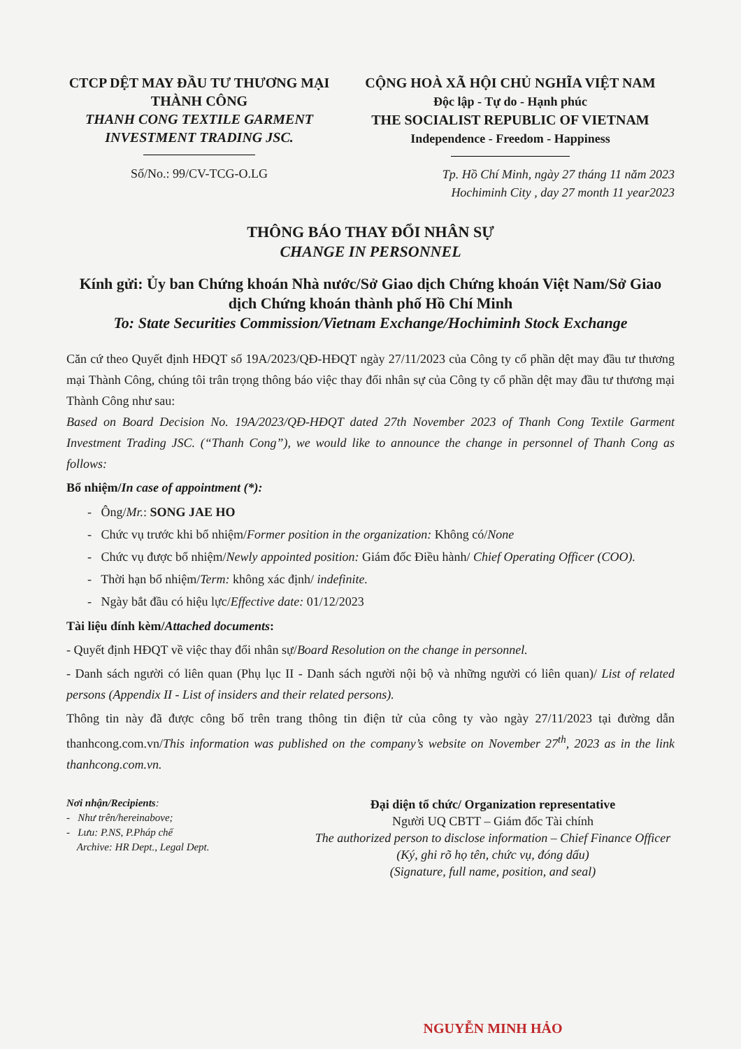CTCP DỆT MAY ĐẦU TƯ THƯƠNG MẠI THÀNH CÔNG
THANH CONG TEXTILE GARMENT INVESTMENT TRADING JSC.
Số/No.: 99/CV-TCG-O.LG
CỘNG HOÀ XÃ HỘI CHỦ NGHĨA VIỆT NAM
Độc lập - Tự do - Hạnh phúc
THE SOCIALIST REPUBLIC OF VIETNAM
Independence - Freedom - Happiness
Tp. Hồ Chí Minh, ngày 27 tháng 11 năm 2023
Hochiminh City , day 27 month 11 year2023
THÔNG BÁO THAY ĐỔI NHÂN SỰ
CHANGE IN PERSONNEL
Kính gửi: Ủy ban Chứng khoán Nhà nước/Sở Giao dịch Chứng khoán Việt Nam/Sở Giao dịch Chứng khoán thành phố Hồ Chí Minh
To: State Securities Commission/Vietnam Exchange/Hochiminh Stock Exchange
Căn cứ theo Quyết định HĐQT số 19A/2023/QĐ-HĐQT ngày 27/11/2023 của Công ty cổ phần dệt may đầu tư thương mại Thành Công, chúng tôi trân trọng thông báo việc thay đổi nhân sự của Công ty cổ phần dệt may đầu tư thương mại Thành Công như sau:
Based on Board Decision No. 19A/2023/QĐ-HĐQT dated 27th November 2023 of Thanh Cong Textile Garment Investment Trading JSC. (“Thanh Cong”), we would like to announce the change in personnel of Thanh Cong as follows:
Bổ nhiệm/In case of appointment (*):
- Ông/Mr.: SONG JAE HO
- Chức vụ trước khi bổ nhiệm/Former position in the organization: Không có/None
- Chức vụ được bổ nhiệm/Newly appointed position: Giám đốc Điều hành/ Chief Operating Officer (COO).
- Thời hạn bổ nhiệm/Term: không xác định/ indefinite.
- Ngày bắt đầu có hiệu lực/Effective date: 01/12/2023
Tài liệu đính kèm/Attached documents:
- Quyết định HĐQT về việc thay đổi nhân sự/Board Resolution on the change in personnel.
- Danh sách người có liên quan (Phụ lục II - Danh sách người nội bộ và những người có liên quan)/ List of related persons (Appendix II - List of insiders and their related persons).
Thông tin này đã được công bố trên trang thông tin điện tử của công ty vào ngày 27/11/2023 tại đường dẫn thanhcong.com.vn/This information was published on the company’s website on November 27<sup>th</sup>, 2023 as in the link thanhcong.com.vn.
Nơi nhận/Recipients:
- Như trên/hereinabove;
- Lưu: P.NS, P.Pháp chế
Archive: HR Dept., Legal Dept.
Đại diện tổ chức/ Organization representative
Người UQ CBTT – Giám đốc Tài chính
The authorized person to disclose information – Chief Finance Officer
(Ký, ghi rõ họ tên, chức vụ, đóng dấu)
(Signature, full name, position, and seal)
NGUYỄN MINH HẢO